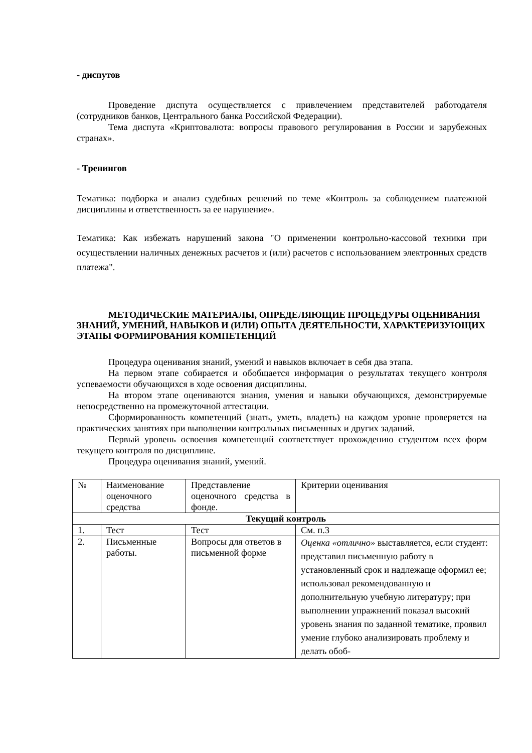- диспутов
Проведение диспута осуществляется с привлечением представителей работодателя (сотрудников банков, Центрального банка Российской Федерации).
Тема диспута «Криптовалюта: вопросы правового регулирования в России и зарубежных странах».
- Тренингов
Тематика: подборка и анализ судебных решений по теме «Контроль за соблюдением платежной дисциплины и ответственность за ее нарушение».
Тематика: Как избежать нарушений закона "О применении контрольно-кассовой техники при осуществлении наличных денежных расчетов и (или) расчетов с использованием электронных средств платежа".
МЕТОДИЧЕСКИЕ МАТЕРИАЛЫ, ОПРЕДЕЛЯЮЩИЕ ПРОЦЕДУРЫ ОЦЕНИВАНИЯ ЗНАНИЙ, УМЕНИЙ, НАВЫКОВ И (ИЛИ) ОПЫТА ДЕЯТЕЛЬНОСТИ, ХАРАКТЕРИЗУЮЩИХ ЭТАПЫ ФОРМИРОВАНИЯ КОМПЕТЕНЦИЙ
Процедура оценивания знаний, умений и навыков включает в себя два этапа.
На первом этапе собирается и обобщается информация о результатах текущего контроля успеваемости обучающихся в ходе освоения дисциплины.
На втором этапе оцениваются знания, умения и навыки обучающихся, демонстрируемые непосредственно на промежуточной аттестации.
Сформированность компетенций (знать, уметь, владеть) на каждом уровне проверяется на практических занятиях при выполнении контрольных письменных и других заданий.
Первый уровень освоения компетенций соответствует прохождению студентом всех форм текущего контроля по дисциплине.
Процедура оценивания знаний, умений.
| № | Наименование оценочного средства | Представление оценочного средства в фонде. | Критерии оценивания |
| Текущий контроль | | | |
| 1. | Тест | Тест | См. п.3 |
| 2. | Письменные работы. | Вопросы для ответов в письменной форме | Оценка «отлично» выставляется, если студент: представил письменную работу в установленный срок и надлежаще оформил ее; использовал рекомендованную и дополнительную учебную литературу; при выполнении упражнений показал высокий уровень знания по заданной тематике, проявил умение глубоко анализировать проблему и делать обоб- |